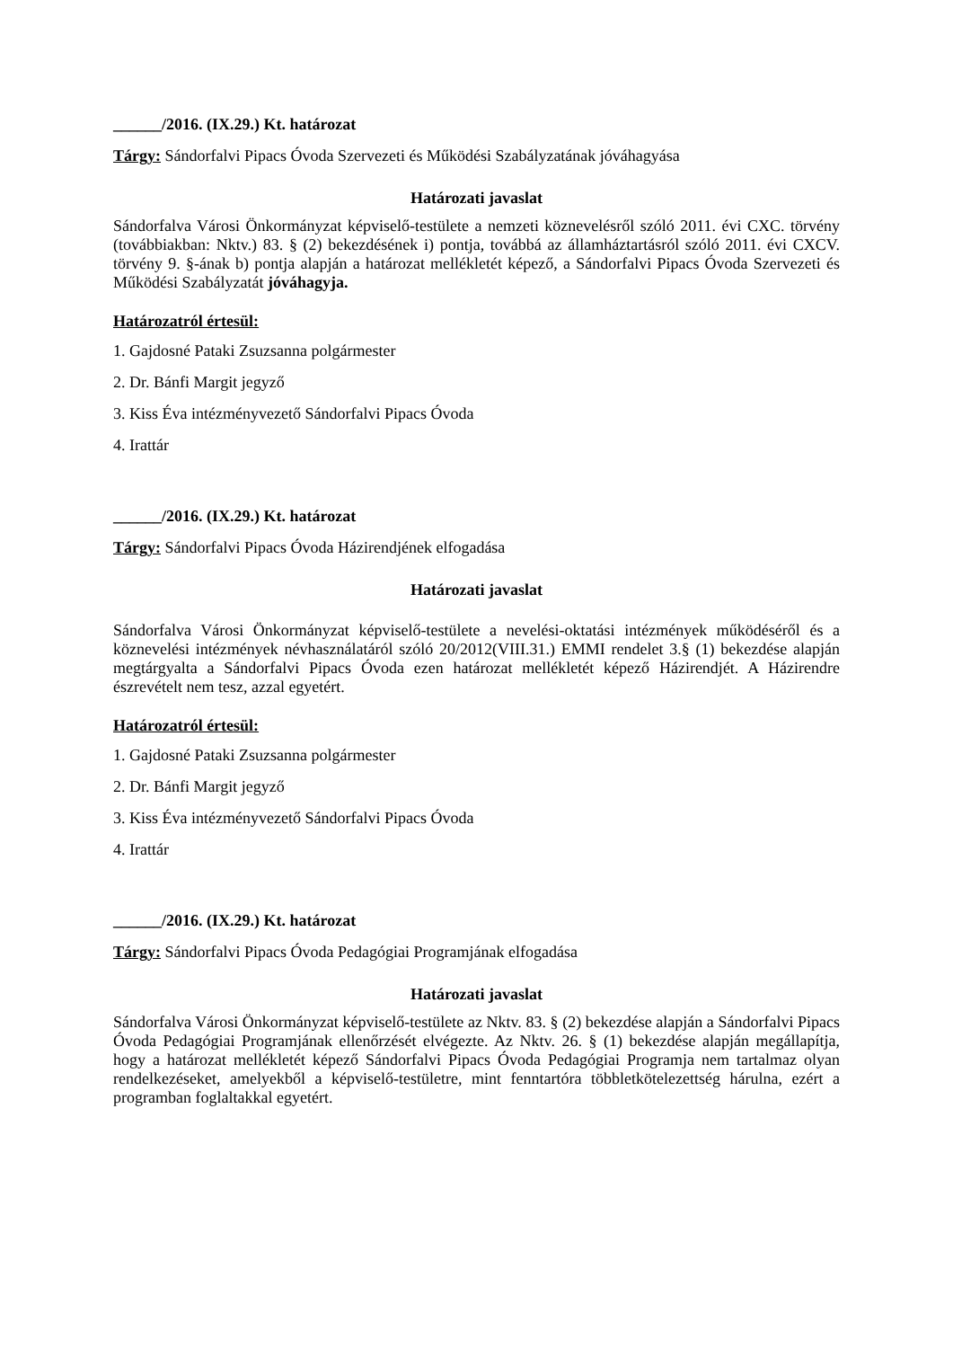______/2016. (IX.29.) Kt. határozat
Tárgy: Sándorfalvi Pipacs Óvoda Szervezeti és Működési Szabályzatának jóváhagyása
Határozati javaslat
Sándorfalva Városi Önkormányzat képviselő-testülete a nemzeti köznevelésről szóló 2011. évi CXC. törvény (továbbiakban: Nktv.) 83. § (2) bekezdésének i) pontja, továbbá az államháztartásról szóló 2011. évi CXCV. törvény 9. §-ának b) pontja alapján a határozat mellékletét képező, a Sándorfalvi Pipacs Óvoda Szervezeti és Működési Szabályzatát jóváhagyja.
Határozatról értesül:
1. Gajdosné Pataki Zsuzsanna polgármester
2. Dr. Bánfi Margit jegyző
3. Kiss Éva intézményvezető Sándorfalvi Pipacs Óvoda
4. Irattár
______/2016. (IX.29.) Kt. határozat
Tárgy: Sándorfalvi Pipacs Óvoda Házirendjének elfogadása
Határozati javaslat
Sándorfalva Városi Önkormányzat képviselő-testülete a nevelési-oktatási intézmények működéséről és a köznevelési intézmények névhasználatáról szóló 20/2012(VIII.31.) EMMI rendelet 3.§ (1) bekezdése alapján megtárgyalta a Sándorfalvi Pipacs Óvoda ezen határozat mellékletét képező Házirendjét. A Házirendre észrevételt nem tesz, azzal egyetért.
Határozatról értesül:
1. Gajdosné Pataki Zsuzsanna polgármester
2. Dr. Bánfi Margit jegyző
3. Kiss Éva intézményvezető Sándorfalvi Pipacs Óvoda
4. Irattár
______/2016. (IX.29.) Kt. határozat
Tárgy: Sándorfalvi Pipacs Óvoda Pedagógiai Programjának elfogadása
Határozati javaslat
Sándorfalva Városi Önkormányzat képviselő-testülete az Nktv. 83. § (2) bekezdése alapján a Sándorfalvi Pipacs Óvoda Pedagógiai Programjának ellenőrzését elvégezte. Az Nktv. 26. § (1) bekezdése alapján megállapítja, hogy a határozat mellékletét képező Sándorfalvi Pipacs Óvoda Pedagógiai Programja nem tartalmaz olyan rendelkezéseket, amelyekből a képviselő-testületre, mint fenntartóra többletkötelezettség hárulna, ezért a programban foglaltakkal egyetért.